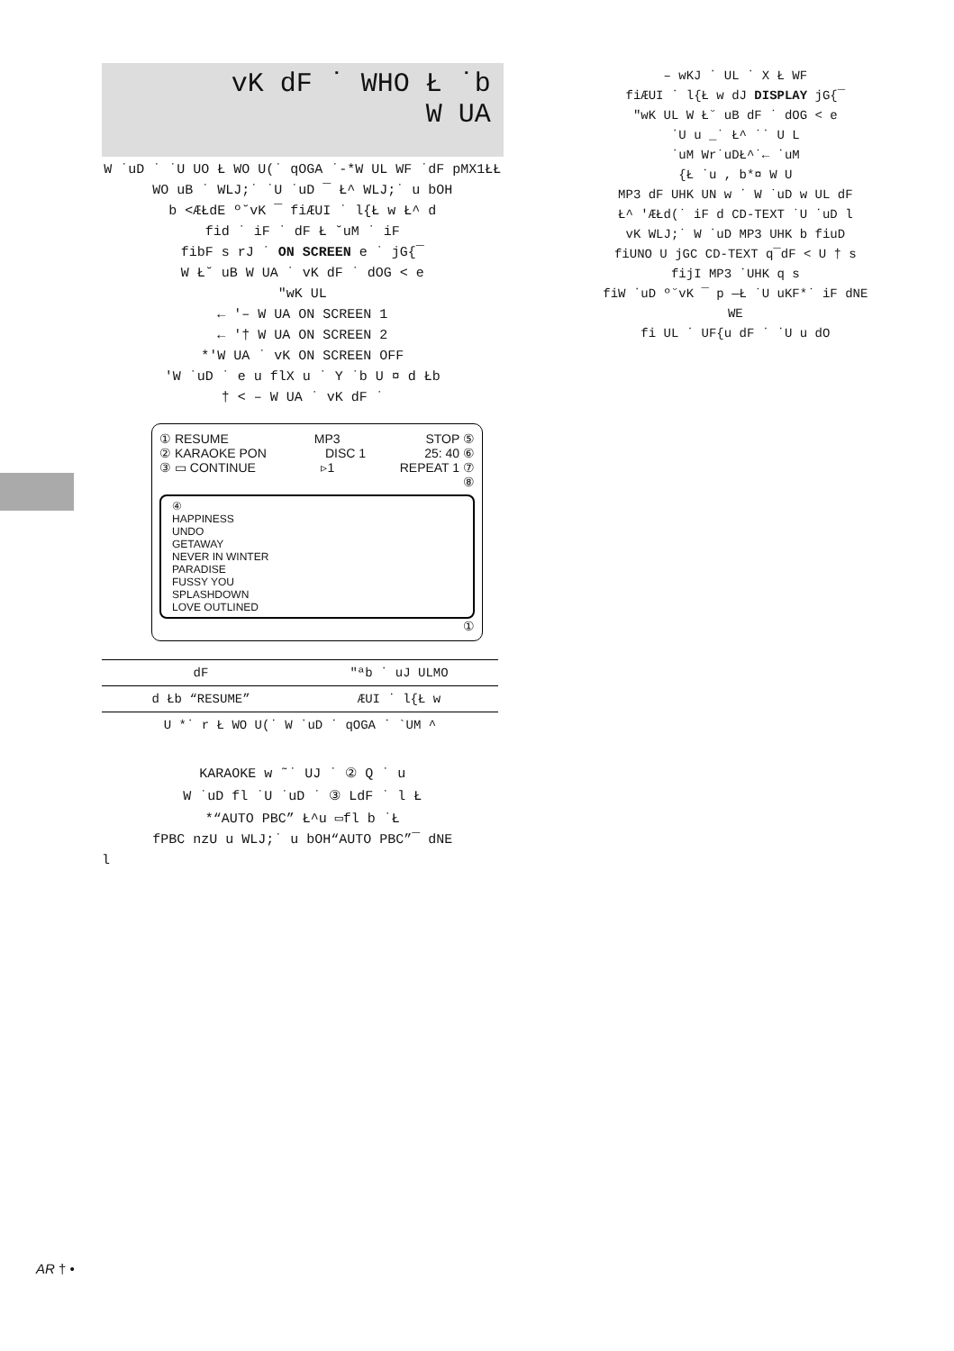vK dF ˙ WHO Ł ˙b
W UA
W ˙uD ˙ ˙U UO Ł WO U(˙ qOGA ˙-*W UL WF ˙dF pMX1ŁŁ
WO uB ˙ WLJ;˙ ˙U ˙uD ¯ Ł^ WLJ;˙ u bOH
b <ÆŁdE º˘vK ¯ fiÆUI ˙ l{Ł w Ł^ d
fid ˙ iF ˙ dF Ł ˘uM ˙ iF
fibF s rJ ˙ ON SCREEN e ˙ jG{¯
W Ł˘ uB W UA ˙ vK dF ˙ dOG < e
″wK UL
← '– W UA ON SCREEN 1
← '† W UA ON SCREEN 2
*'W UA ˙ vK ON SCREEN OFF
'W ˙uD ˙ e u flX u ˙ Y ˙b U ¤ d Łb
† < – W UA ˙ vK dF ˙
① RESUME MP3 STOP ⑤
② KARAOKE PON DISC 1 25: 40 ⑥
③ ▭ CONTINUE ▹1 REPEAT 1 ⑦
⑧
④
HAPPINESS
UNDO
GETAWAY
NEVER IN WINTER
PARADISE
FUSSY YOU
SPLASHDOWN
LOVE OUTLINED
①
| dF | ″ªb ˙ uJ ULMO |
| d Łb “RESUME” | ÆUI ˙ l{Ł w |
| U *˙ r Ł WO U(˙ W ˙uD ˙ qOGA ˙ `UM ^ | |
KARAOKE w ˜˙ UJ ˙ ② Q ˙ u
W ˙uD fl ˙U ˙uD ˙ ③ LdF ˙ l Ł
*“AUTO PBC” Ł^u ▭fl b ˙Ł
fPBC nzU u WLJ;˙ u bOH“AUTO PBC”¯ dNE
l
– wKJ ˙ UL ˙ X Ł WF
fiÆUI ˙ l{Ł w dJ DISPLAY jG{¯
″wK UL W Ł˘ uB dF ˙ dOG < e
˙U u _˙ Ł^ ˙˙ U L
˙uM Wr˙uDŁ^˙← ˙uM
{Ł ˙u , b*¤ W U
MP3 dF UHK UN w ˙ W ˙uD w UL dF
Ł^ 'ÆŁd(˙ iF d CD-TEXT ˙U ˙uD l
vK WLJ;˙ W ˙uD MP3 UHK b fiuD
fiUNO U jGC CD-TEXT q¯dF < U † s
fijI MP3 ˙UHK q s
fiW ˙uD º˘vK ¯ p —Ł ˙U uKF*˙ iF dNE
WE
fi UL ˙ UF{u dF ˙ ˙U u dO
AR † •